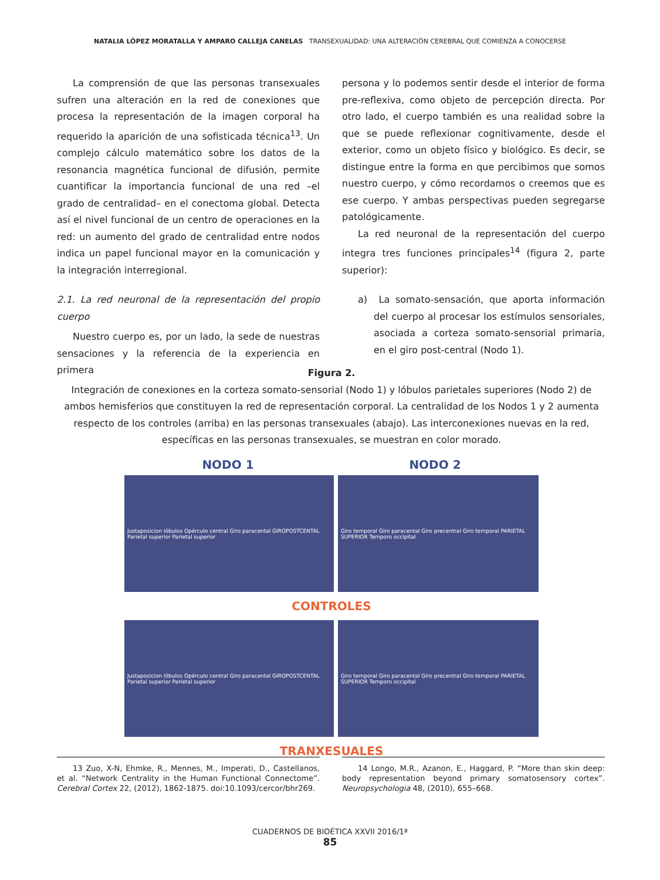NATALIA LÓPEZ MORATALLA Y AMPARO CALLEJA CANELAS TRANSEXUALIDAD: UNA ALTERACIÓN CEREBRAL QUE COMIENZA A CONOCERSE
La comprensión de que las personas transexuales sufren una alteración en la red de conexiones que procesa la representación de la imagen corporal ha requerido la aparición de una sofisticada técnica<sup>13</sup>. Un complejo cálculo matemático sobre los datos de la resonancia magnética funcional de difusión, permite cuantificar la importancia funcional de una red –el grado de centralidad– en el conectoma global. Detecta así el nivel funcional de un centro de operaciones en la red: un aumento del grado de centralidad entre nodos indica un papel funcional mayor en la comunicación y la integración interregional.
2.1. La red neuronal de la representación del propio cuerpo
Nuestro cuerpo es, por un lado, la sede de nuestras sensaciones y la referencia de la experiencia en primera
persona y lo podemos sentir desde el interior de forma pre-reflexiva, como objeto de percepción directa. Por otro lado, el cuerpo también es una realidad sobre la que se puede reflexionar cognitivamente, desde el exterior, como un objeto físico y biológico. Es decir, se distingue entre la forma en que percibimos que somos nuestro cuerpo, y cómo recordamos o creemos que es ese cuerpo. Y ambas perspectivas pueden segregarse patológicamente.
La red neuronal de la representación del cuerpo integra tres funciones principales<sup>14</sup> (figura 2, parte superior):
a) La somato-sensación, que aporta información del cuerpo al procesar los estímulos sensoriales, asociada a corteza somato-sensorial primaria, en el giro post-central (Nodo 1).
Figura 2.
Integración de conexiones en la corteza somato-sensorial (Nodo 1) y lóbulos parietales superiores (Nodo 2) de ambos hemisferios que constituyen la red de representación corporal. La centralidad de los Nodos 1 y 2 aumenta respecto de los controles (arriba) en las personas transexuales (abajo). Las interconexiones nuevas en la red, específicas en las personas transexuales, se muestran en color morado.
NODO 1 NODO 2
Justaposicion lóbulos Opérculo central Giro paracental GIROPOSTCENTAL Parietal superior Parietal superior
Giro temporal Giro paracental Giro precentral Giro temporal PARIETAL SUPERIOR Temporo occipital
CONTROLES
Justaposicion lóbulos Opérculo central Giro paracental GIROPOSTCENTAL Parietal superior Parietal superior
Giro temporal Giro paracental Giro precentral Giro temporal PARIETAL SUPERIOR Temporo occipital
TRANXESUALES
13 Zuo, X-N, Ehmke, R., Mennes, M., Imperati, D., Castellanos, et al. “Network Centrality in the Human Functional Connectome”. Cerebral Cortex 22, (2012), 1862-1875. doi:10.1093/cercor/bhr269.
14 Longo, M.R., Azanon, E., Haggard, P. “More than skin deep: body representation beyond primary somatosensory cortex”. Neuropsychologia 48, (2010), 655–668.
CUADERNOS DE BIOÉTICA XXVII 2016/1ª
85